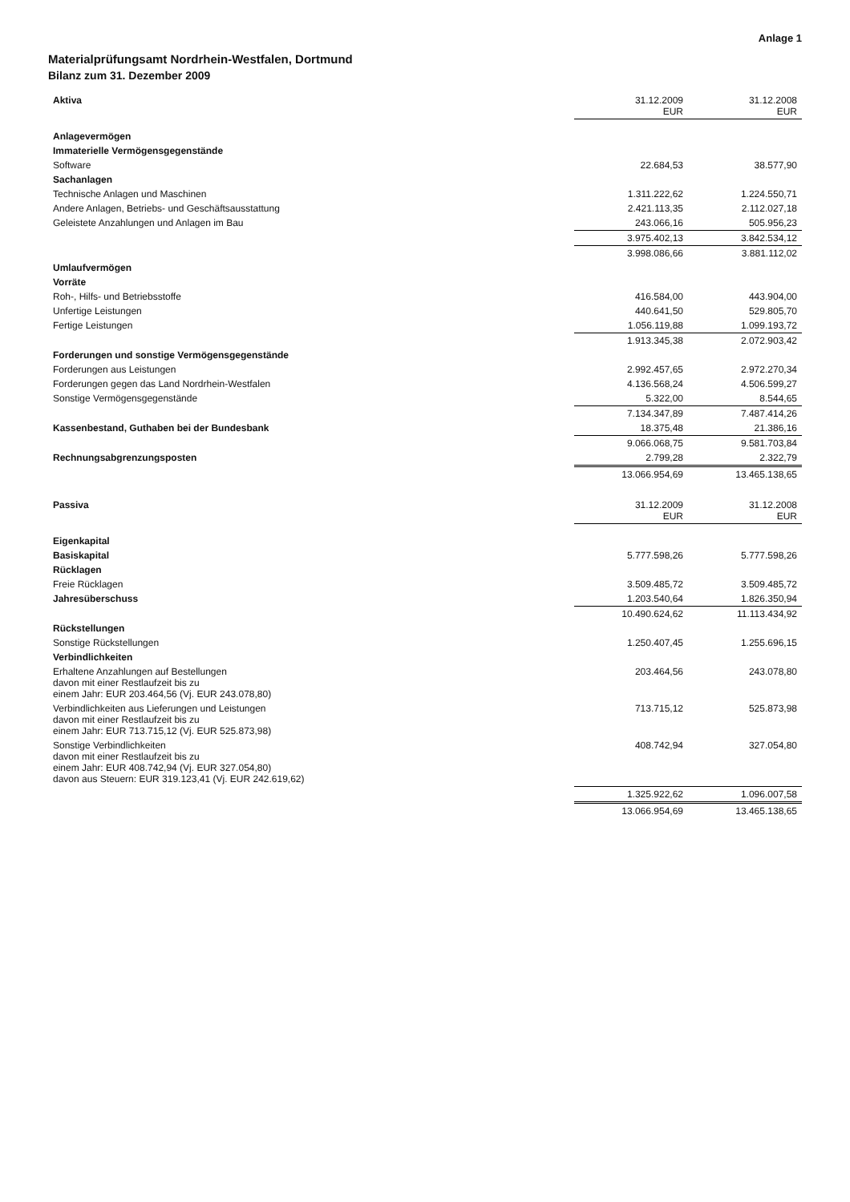Anlage 1
Materialprüfungsamt Nordrhein-Westfalen, Dortmund
Bilanz zum 31. Dezember 2009
| Aktiva | 31.12.2009 EUR | 31.12.2008 EUR |
| --- | --- | --- |
| Anlagevermögen | | |
| Immaterielle Vermögensgegenstände | | |
| Software | 22.684,53 | 38.577,90 |
| Sachanlagen | | |
| Technische Anlagen und Maschinen | 1.311.222,62 | 1.224.550,71 |
| Andere Anlagen, Betriebs- und Geschäftsausstattung | 2.421.113,35 | 2.112.027,18 |
| Geleistete Anzahlungen und Anlagen im Bau | 243.066,16 | 505.956,23 |
| | 3.975.402,13 | 3.842.534,12 |
| | 3.998.086,66 | 3.881.112,02 |
| Umlaufvermögen | | |
| Vorräte | | |
| Roh-, Hilfs- und Betriebsstoffe | 416.584,00 | 443.904,00 |
| Unfertige Leistungen | 440.641,50 | 529.805,70 |
| Fertige Leistungen | 1.056.119,88 | 1.099.193,72 |
| | 1.913.345,38 | 2.072.903,42 |
| Forderungen und sonstige Vermögensgegenstände | | |
| Forderungen aus Leistungen | 2.992.457,65 | 2.972.270,34 |
| Forderungen gegen das Land Nordrhein-Westfalen | 4.136.568,24 | 4.506.599,27 |
| Sonstige Vermögensgegenstände | 5.322,00 | 8.544,65 |
| | 7.134.347,89 | 7.487.414,26 |
| Kassenbestand, Guthaben bei der Bundesbank | 18.375,48 | 21.386,16 |
| | 9.066.068,75 | 9.581.703,84 |
| Rechnungsabgrenzungsposten | 2.799,28 | 2.322,79 |
| | 13.066.954,69 | 13.465.138,65 |
| Passiva | 31.12.2009 EUR | 31.12.2008 EUR |
| --- | --- | --- |
| Eigenkapital | | |
| Basiskapital | 5.777.598,26 | 5.777.598,26 |
| Rücklagen | | |
| Freie Rücklagen | 3.509.485,72 | 3.509.485,72 |
| Jahresüberschuss | 1.203.540,64 | 1.826.350,94 |
| | 10.490.624,62 | 11.113.434,92 |
| Rückstellungen | | |
| Sonstige Rückstellungen | 1.250.407,45 | 1.255.696,15 |
| Verbindlichkeiten | | |
| Erhaltene Anzahlungen auf Bestellungen davon mit einer Restlaufzeit bis zu einem Jahr: EUR 203.464,56 (Vj. EUR 243.078,80) | 203.464,56 | 243.078,80 |
| Verbindlichkeiten aus Lieferungen und Leistungen davon mit einer Restlaufzeit bis zu einem Jahr: EUR 713.715,12 (Vj. EUR 525.873,98) | 713.715,12 | 525.873,98 |
| Sonstige Verbindlichkeiten davon mit einer Restlaufzeit bis zu einem Jahr: EUR 408.742,94 (Vj. EUR 327.054,80) davon aus Steuern: EUR 319.123,41 (Vj. EUR 242.619,62) | 408.742,94 | 327.054,80 |
| | 1.325.922,62 | 1.096.007,58 |
| | 13.066.954,69 | 13.465.138,65 |